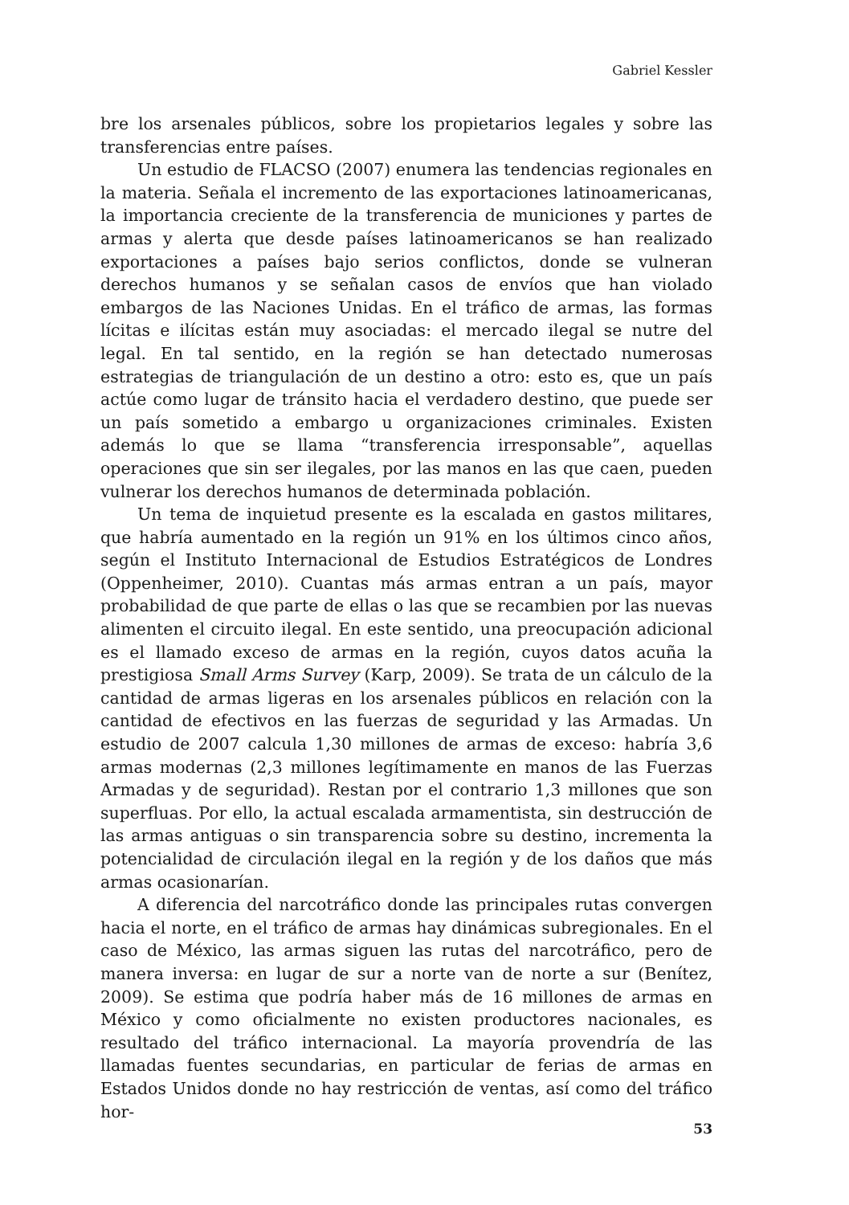Gabriel Kessler
bre los arsenales públicos, sobre los propietarios legales y sobre las transferencias entre países.
Un estudio de FLACSO (2007) enumera las tendencias regionales en la materia. Señala el incremento de las exportaciones latinoamericanas, la importancia creciente de la transferencia de municiones y partes de armas y alerta que desde países latinoamericanos se han realizado exportaciones a países bajo serios conflictos, donde se vulneran derechos humanos y se señalan casos de envíos que han violado embargos de las Naciones Unidas. En el tráfico de armas, las formas lícitas e ilícitas están muy asociadas: el mercado ilegal se nutre del legal. En tal sentido, en la región se han detectado numerosas estrategias de triangulación de un destino a otro: esto es, que un país actúe como lugar de tránsito hacia el verdadero destino, que puede ser un país sometido a embargo u organizaciones criminales. Existen además lo que se llama “transferencia irresponsable”, aquellas operaciones que sin ser ilegales, por las manos en las que caen, pueden vulnerar los derechos humanos de determinada población.
Un tema de inquietud presente es la escalada en gastos militares, que habría aumentado en la región un 91% en los últimos cinco años, según el Instituto Internacional de Estudios Estratégicos de Londres (Oppenheimer, 2010). Cuantas más armas entran a un país, mayor probabilidad de que parte de ellas o las que se recambien por las nuevas alimenten el circuito ilegal. En este sentido, una preocupación adicional es el llamado exceso de armas en la región, cuyos datos acuña la prestigiosa Small Arms Survey (Karp, 2009). Se trata de un cálculo de la cantidad de armas ligeras en los arsenales públicos en relación con la cantidad de efectivos en las fuerzas de seguridad y las Armadas. Un estudio de 2007 calcula 1,30 millones de armas de exceso: habría 3,6 armas modernas (2,3 millones legítimamente en manos de las Fuerzas Armadas y de seguridad). Restan por el contrario 1,3 millones que son superfluas. Por ello, la actual escalada armamentista, sin destrucción de las armas antiguas o sin transparencia sobre su destino, incrementa la potencialidad de circulación ilegal en la región y de los daños que más armas ocasionarían.
A diferencia del narcotráfico donde las principales rutas convergen hacia el norte, en el tráfico de armas hay dinámicas subregionales. En el caso de México, las armas siguen las rutas del narcotráfico, pero de manera inversa: en lugar de sur a norte van de norte a sur (Benítez, 2009). Se estima que podría haber más de 16 millones de armas en México y como oficialmente no existen productores nacionales, es resultado del tráfico internacional. La mayoría provendría de las llamadas fuentes secundarias, en particular de ferias de armas en Estados Unidos donde no hay restricción de ventas, así como del tráfico hor-
53